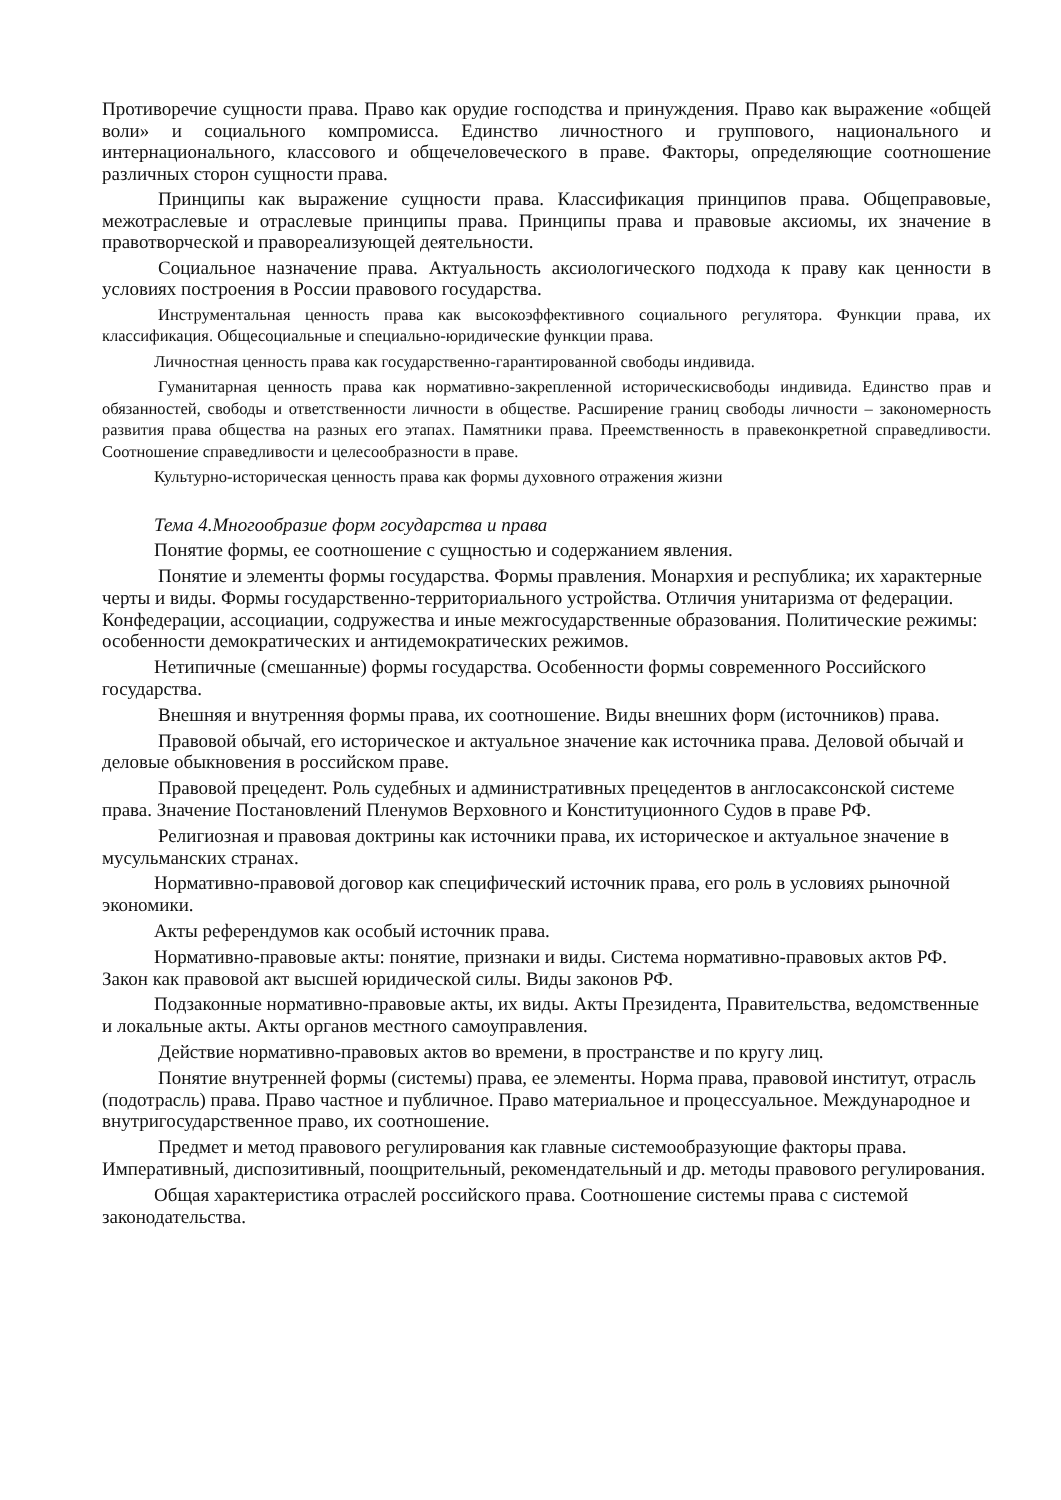Противоречие сущности права. Право как орудие господства и принуждения. Право как выражение «общей воли» и социального компромисса. Единство личностного и группового, национального и интернационального, классового и общечеловеческого в праве. Факторы, определяющие соотношение различных сторон сущности права.
Принципы как выражение сущности права. Классификация принципов права. Общеправовые, межотраслевые и отраслевые принципы права. Принципы права и правовые аксиомы, их значение в правотворческой и правореализующей деятельности.
Социальное назначение права. Актуальность аксиологического подхода к праву как ценности в условиях построения в России правового государства.
Инструментальная ценность права как высокоэффективного социального регулятора. Функции права, их классификация. Общесоциальные и специально-юридические функции права.
Личностная ценность права как государственно-гарантированной свободы индивида.
Гуманитарная ценность права как нормативно-закрепленной историческисвободы индивида. Единство прав и обязанностей, свободы и ответственности личности в обществе. Расширение границ свободы личности – закономерность развития права общества на разных его этапах. Памятники права. Преемственность в правеконкретной справедливости. Соотношение справедливости и целесообразности в праве.
Культурно-историческая ценность права как формы духовного отражения жизни
Тема 4.Многообразие форм государства и права
Понятие формы, ее соотношение с сущностью и содержанием явления.
Понятие и элементы формы государства. Формы правления. Монархия и республика; их характерные черты и виды. Формы государственно-территориального устройства. Отличия унитаризма от федерации. Конфедерации, ассоциации, содружества и иные межгосударственные образования. Политические режимы: особенности демократических и антидемократических режимов.
Нетипичные (смешанные) формы государства. Особенности формы современного Российского государства.
Внешняя и внутренняя формы права, их соотношение. Виды внешних форм (источников) права.
Правовой обычай, его историческое и актуальное значение как источника права. Деловой обычай и деловые обыкновения в российском праве.
Правовой прецедент. Роль судебных и административных прецедентов в англосаксонской системе права. Значение Постановлений Пленумов Верховного и Конституционного Судов в праве РФ.
Религиозная и правовая доктрины как источники права, их историческое и актуальное значение в мусульманских странах.
Нормативно-правовой договор как специфический источник права, его роль в условиях рыночной экономики.
Акты референдумов как особый источник права.
Нормативно-правовые акты: понятие, признаки и виды. Система нормативно-правовых актов РФ. Закон как правовой акт высшей юридической силы. Виды законов РФ.
Подзаконные нормативно-правовые акты, их виды. Акты Президента, Правительства, ведомственные и локальные акты. Акты органов местного самоуправления.
Действие нормативно-правовых актов во времени, в пространстве и по кругу лиц.
Понятие внутренней формы (системы) права, ее элементы. Норма права, правовой институт, отрасль (подотрасль) права. Право частное и публичное. Право материальное и процессуальное. Международное и внутригосударственное право, их соотношение.
Предмет и метод правового регулирования как главные системообразующие факторы права. Императивный, диспозитивный, поощрительный, рекомендательный и др. методы правового регулирования.
Общая характеристика отраслей российского права. Соотношение системы права с системой законодательства.